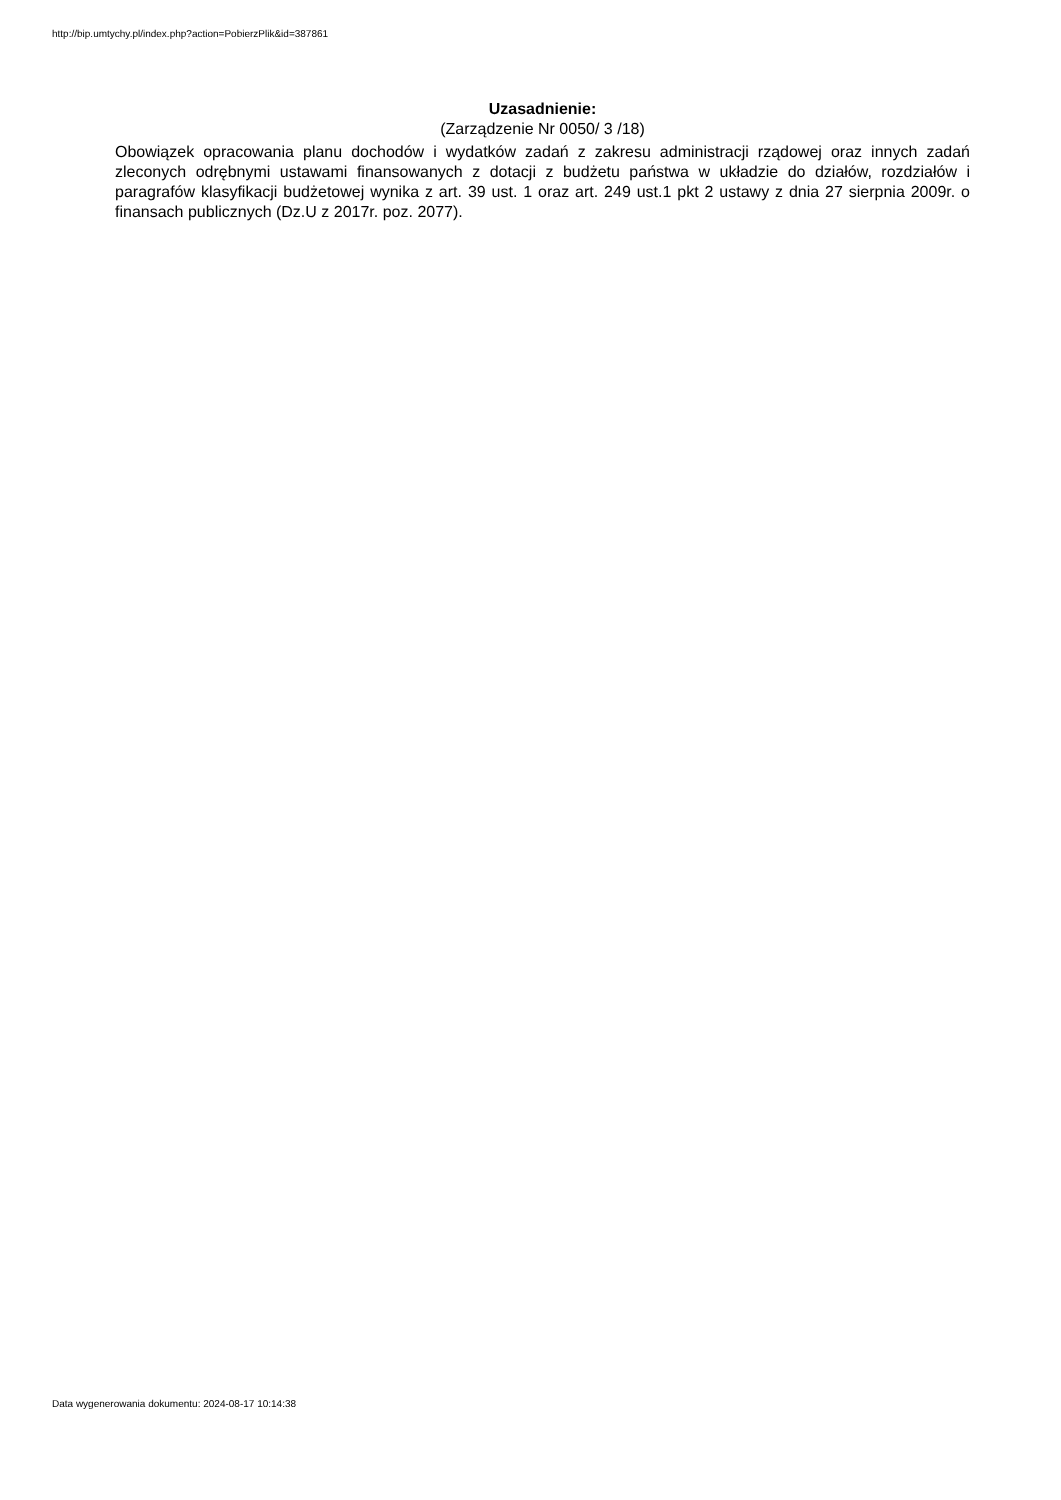http://bip.umtychy.pl/index.php?action=PobierzPlik&id=387861
Uzasadnienie:
(Zarządzenie Nr 0050/ 3 /18)
Obowiązek opracowania planu dochodów i wydatków zadań z zakresu administracji rządowej oraz innych zadań zleconych odrębnymi ustawami finansowanych z dotacji z budżetu państwa w układzie do działów, rozdziałów i paragrafów klasyfikacji budżetowej wynika z art. 39 ust. 1 oraz art. 249 ust.1 pkt 2 ustawy z dnia 27 sierpnia 2009r. o finansach publicznych (Dz.U z 2017r. poz. 2077).
Data wygenerowania dokumentu: 2024-08-17 10:14:38